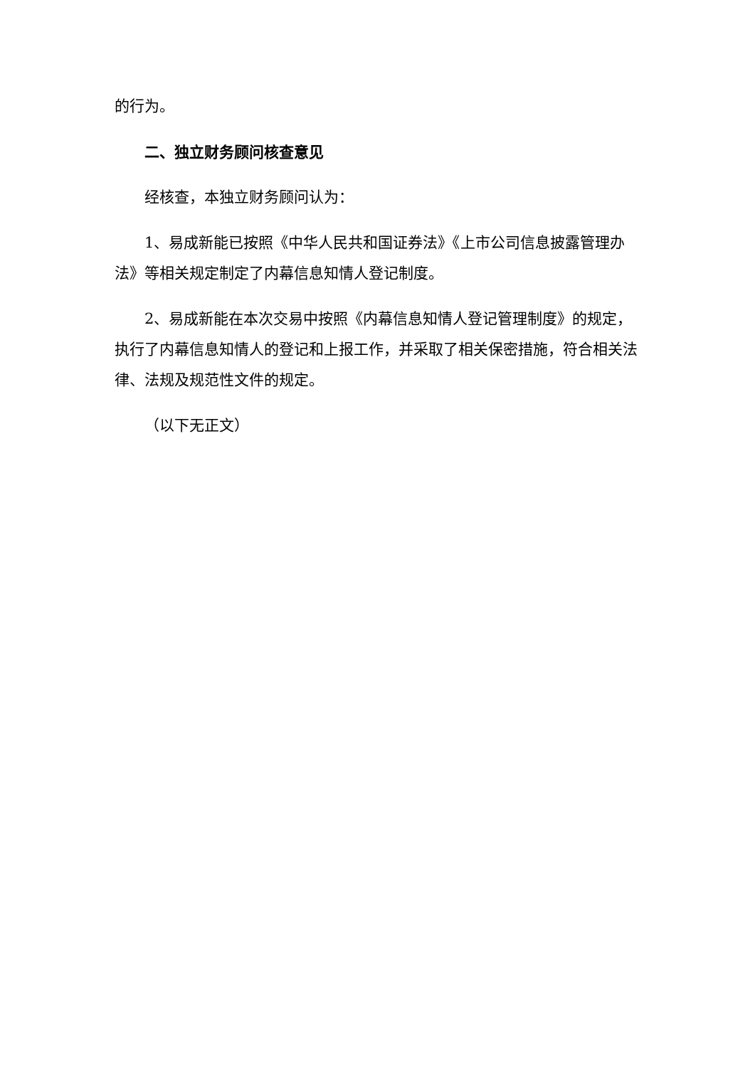的行为。
二、独立财务顾问核查意见
经核查，本独立财务顾问认为：
1、易成新能已按照《中华人民共和国证券法》《上市公司信息披露管理办法》等相关规定制定了内幕信息知情人登记制度。
2、易成新能在本次交易中按照《内幕信息知情人登记管理制度》的规定，执行了内幕信息知情人的登记和上报工作，并采取了相关保密措施，符合相关法律、法规及规范性文件的规定。
（以下无正文）